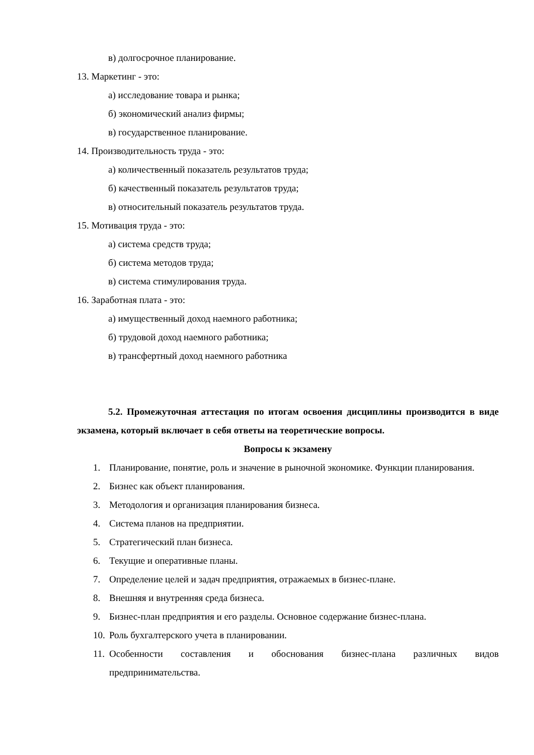в) долгосрочное планирование.
13. Маркетинг - это:
а) исследование товара и рынка;
б) экономический анализ фирмы;
в) государственное планирование.
14. Производительность труда - это:
а) количественный показатель результатов труда;
б) качественный показатель результатов труда;
в) относительный показатель результатов труда.
15. Мотивация труда - это:
а) система средств труда;
б) система методов труда;
в) система стимулирования труда.
16. Заработная плата - это:
а) имущественный доход наемного работника;
б) трудовой доход наемного работника;
в) трансфертный доход наемного работника
5.2. Промежуточная аттестация по итогам освоения дисциплины производится в виде экзамена, который включает в себя ответы на теоретические вопросы.
Вопросы к экзамену
1. Планирование, понятие, роль и значение в рыночной экономике. Функции планирования.
2. Бизнес как объект планирования.
3. Методология и организация планирования бизнеса.
4. Система планов на предприятии.
5. Стратегический план бизнеса.
6. Текущие и оперативные планы.
7. Определение целей и задач предприятия, отражаемых в бизнес-плане.
8. Внешняя и внутренняя среда бизнеса.
9. Бизнес-план предприятия и его разделы. Основное содержание бизнес-плана.
10. Роль бухгалтерского учета в планировании.
11. Особенности составления и обоснования бизнес-плана различных видов предпринимательства.